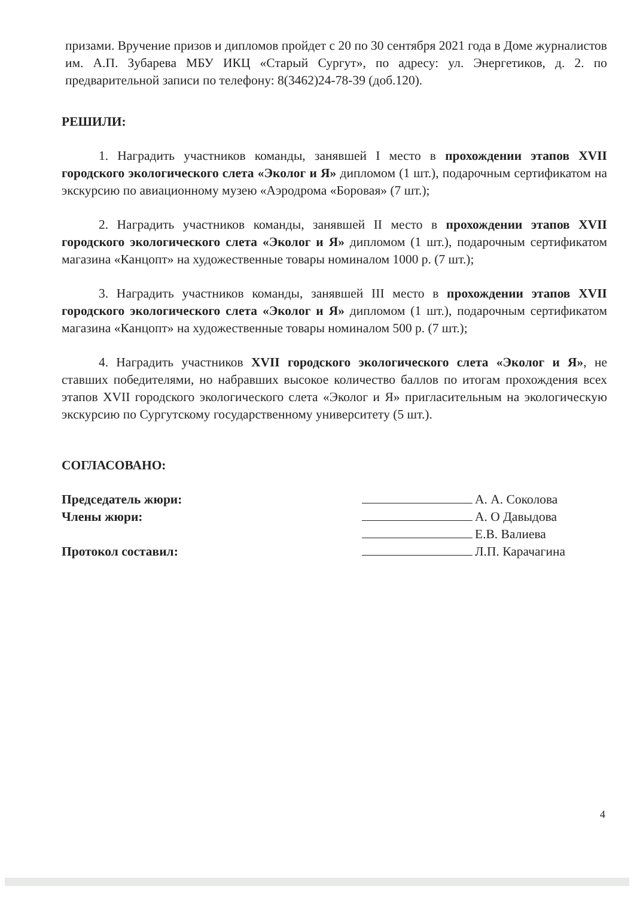призами. Вручение призов и дипломов пройдет с 20 по 30 сентября 2021 года в Доме журналистов им. А.П. Зубарева МБУ ИКЦ «Старый Сургут», по адресу: ул. Энергетиков, д. 2. по предварительной записи по телефону: 8(3462)24-78-39 (доб.120).
РЕШИЛИ:
1. Наградить участников команды, занявшей I место в прохождении этапов XVII городского экологического слета «Эколог и Я» дипломом (1 шт.), подарочным сертификатом на экскурсию по авиационному музею «Аэродрома «Боровая» (7 шт.);
2. Наградить участников команды, занявшей II место в прохождении этапов XVII городского экологического слета «Эколог и Я» дипломом (1 шт.), подарочным сертификатом магазина «Канцопт» на художественные товары номиналом 1000 р. (7 шт.);
3. Наградить участников команды, занявшей III место в прохождении этапов XVII городского экологического слета «Эколог и Я» дипломом (1 шт.), подарочным сертификатом магазина «Канцопт» на художественные товары номиналом 500 р. (7 шт.);
4. Наградить участников XVII городского экологического слета «Эколог и Я», не ставших победителями, но набравших высокое количество баллов по итогам прохождения всех этапов XVII городского экологического слета «Эколог и Я» пригласительным на экологическую экскурсию по Сургутскому государственному университету (5 шт.).
СОГЛАСОВАНО:
Председатель жюри: А. А. Соколова
Члены жюри: А. О Давыдова
Е.В. Валиева
Протокол составил: Л.П. Карачагина
4